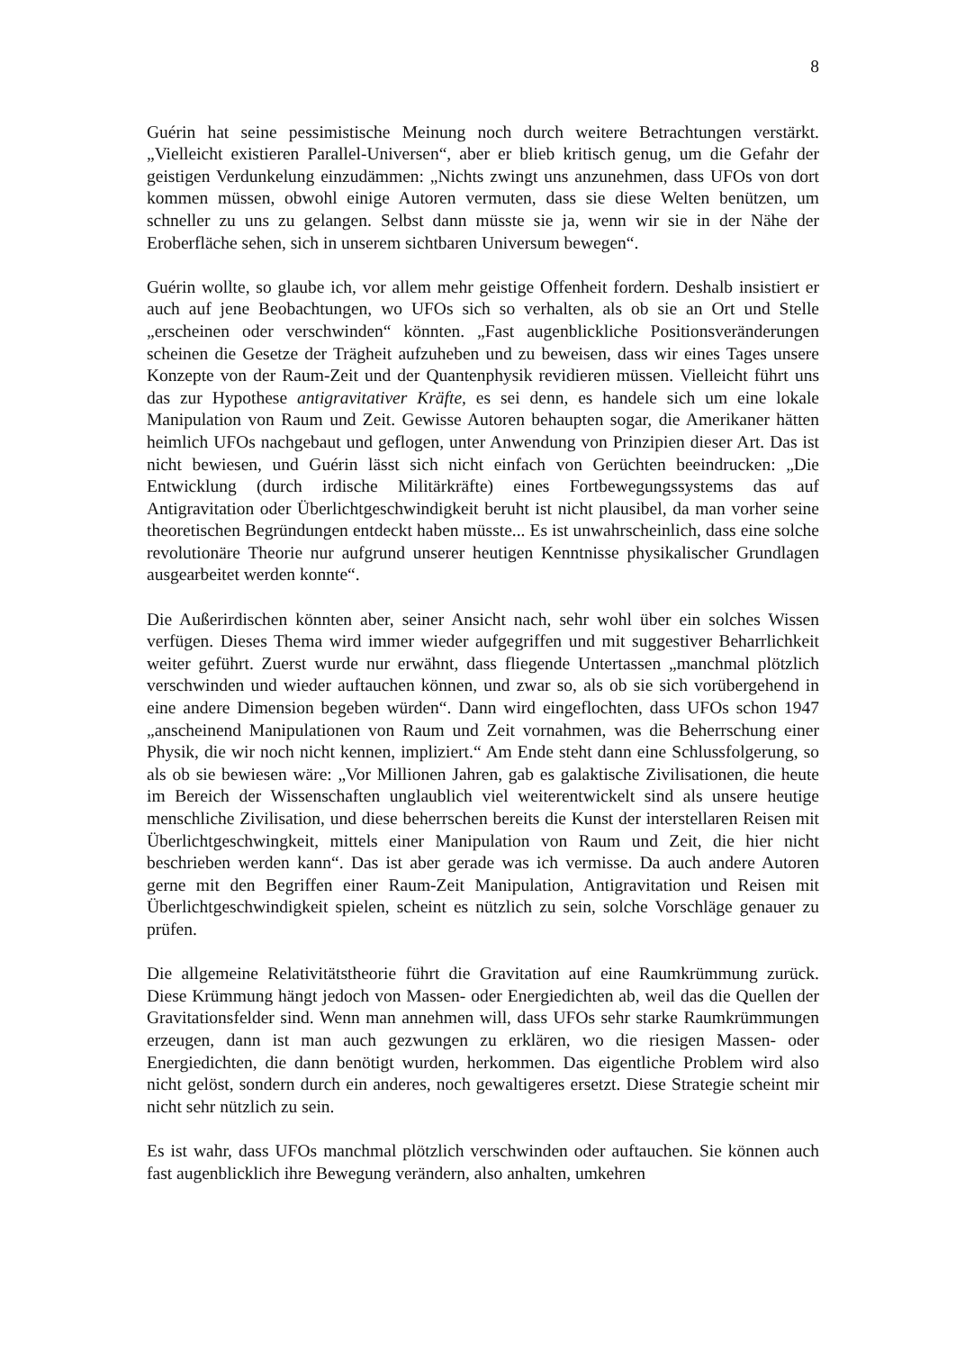8
Guérin hat seine pessimistische Meinung noch durch weitere Betrachtungen verstärkt. „Vielleicht existieren Parallel-Universen“, aber er blieb kritisch genug, um die Gefahr der geistigen Verdunkelung einzudämmen: „Nichts zwingt uns anzunehmen, dass UFOs von dort kommen müssen, obwohl einige Autoren vermuten, dass sie diese Welten benützen, um schneller zu uns zu gelangen. Selbst dann müsste sie ja, wenn wir sie in der Nähe der Eroberfläche sehen, sich in unserem sichtbaren Universum bewegen“.
Guérin wollte, so glaube ich, vor allem mehr geistige Offenheit fordern. Deshalb insistiert er auch auf jene Beobachtungen, wo UFOs sich so verhalten, als ob sie an Ort und Stelle „erscheinen oder verschwinden“ könnten. „Fast augenblickliche Positionsveränderungen scheinen die Gesetze der Trägheit aufzuheben und zu beweisen, dass wir eines Tages unsere Konzepte von der Raum-Zeit und der Quantenphysik revidieren müssen. Vielleicht führt uns das zur Hypothese antigravitativer Kräfte, es sei denn, es handele sich um eine lokale Manipulation von Raum und Zeit. Gewisse Autoren behaupten sogar, die Amerikaner hätten heimlich UFOs nachgebaut und geflogen, unter Anwendung von Prinzipien dieser Art. Das ist nicht bewiesen, und Guérin lässt sich nicht einfach von Gerüchten beeindrucken: „Die Entwicklung (durch irdische Militärkräfte) eines Fortbewegungssystems das auf Antigravitation oder Überlichtgeschwindigkeit beruht ist nicht plausibel, da man vorher seine theoretischen Begründungen entdeckt haben müsste... Es ist unwahrscheinlich, dass eine solche revolutionäre Theorie nur aufgrund unserer heutigen Kenntnisse physikalischer Grundlagen ausgearbeitet werden konnte“.
Die Außerirdischen könnten aber, seiner Ansicht nach, sehr wohl über ein solches Wissen verfügen. Dieses Thema wird immer wieder aufgegriffen und mit suggestiver Beharrlichkeit weiter geführt. Zuerst wurde nur erwähnt, dass fliegende Untertassen „manchmal plötzlich verschwinden und wieder auftauchen können, und zwar so, als ob sie sich vorübergehend in eine andere Dimension begeben würden“. Dann wird eingeflochten, dass UFOs schon 1947 „anscheinend Manipulationen von Raum und Zeit vornahmen, was die Beherrschung einer Physik, die wir noch nicht kennen, impliziert.“ Am Ende steht dann eine Schlussfolgerung, so als ob sie bewiesen wäre: „Vor Millionen Jahren, gab es galaktische Zivilisationen, die heute im Bereich der Wissenschaften unglaublich viel weiterentwickelt sind als unsere heutige menschliche Zivilisation, und diese beherrschen bereits die Kunst der interstellaren Reisen mit Überlichtgeschwingkeit, mittels einer Manipulation von Raum und Zeit, die hier nicht beschrieben werden kann“. Das ist aber gerade was ich vermisse. Da auch andere Autoren gerne mit den Begriffen einer Raum-Zeit Manipulation, Antigravitation und Reisen mit Überlichtgeschwindigkeit spielen, scheint es nützlich zu sein, solche Vorschläge genauer zu prüfen.
Die allgemeine Relativitätstheorie führt die Gravitation auf eine Raumkrümmung zurück. Diese Krümmung hängt jedoch von Massen- oder Energiedichten ab, weil das die Quellen der Gravitationsfelder sind. Wenn man annehmen will, dass UFOs sehr starke Raumkrümmungen erzeugen, dann ist man auch gezwungen zu erklären, wo die riesigen Massen- oder Energiedichten, die dann benötigt wurden, herkommen. Das eigentliche Problem wird also nicht gelöst, sondern durch ein anderes, noch gewaltigeres ersetzt. Diese Strategie scheint mir nicht sehr nützlich zu sein.
Es ist wahr, dass UFOs manchmal plötzlich verschwinden oder auftauchen. Sie können auch fast augenblicklich ihre Bewegung verändern, also anhalten, umkehren